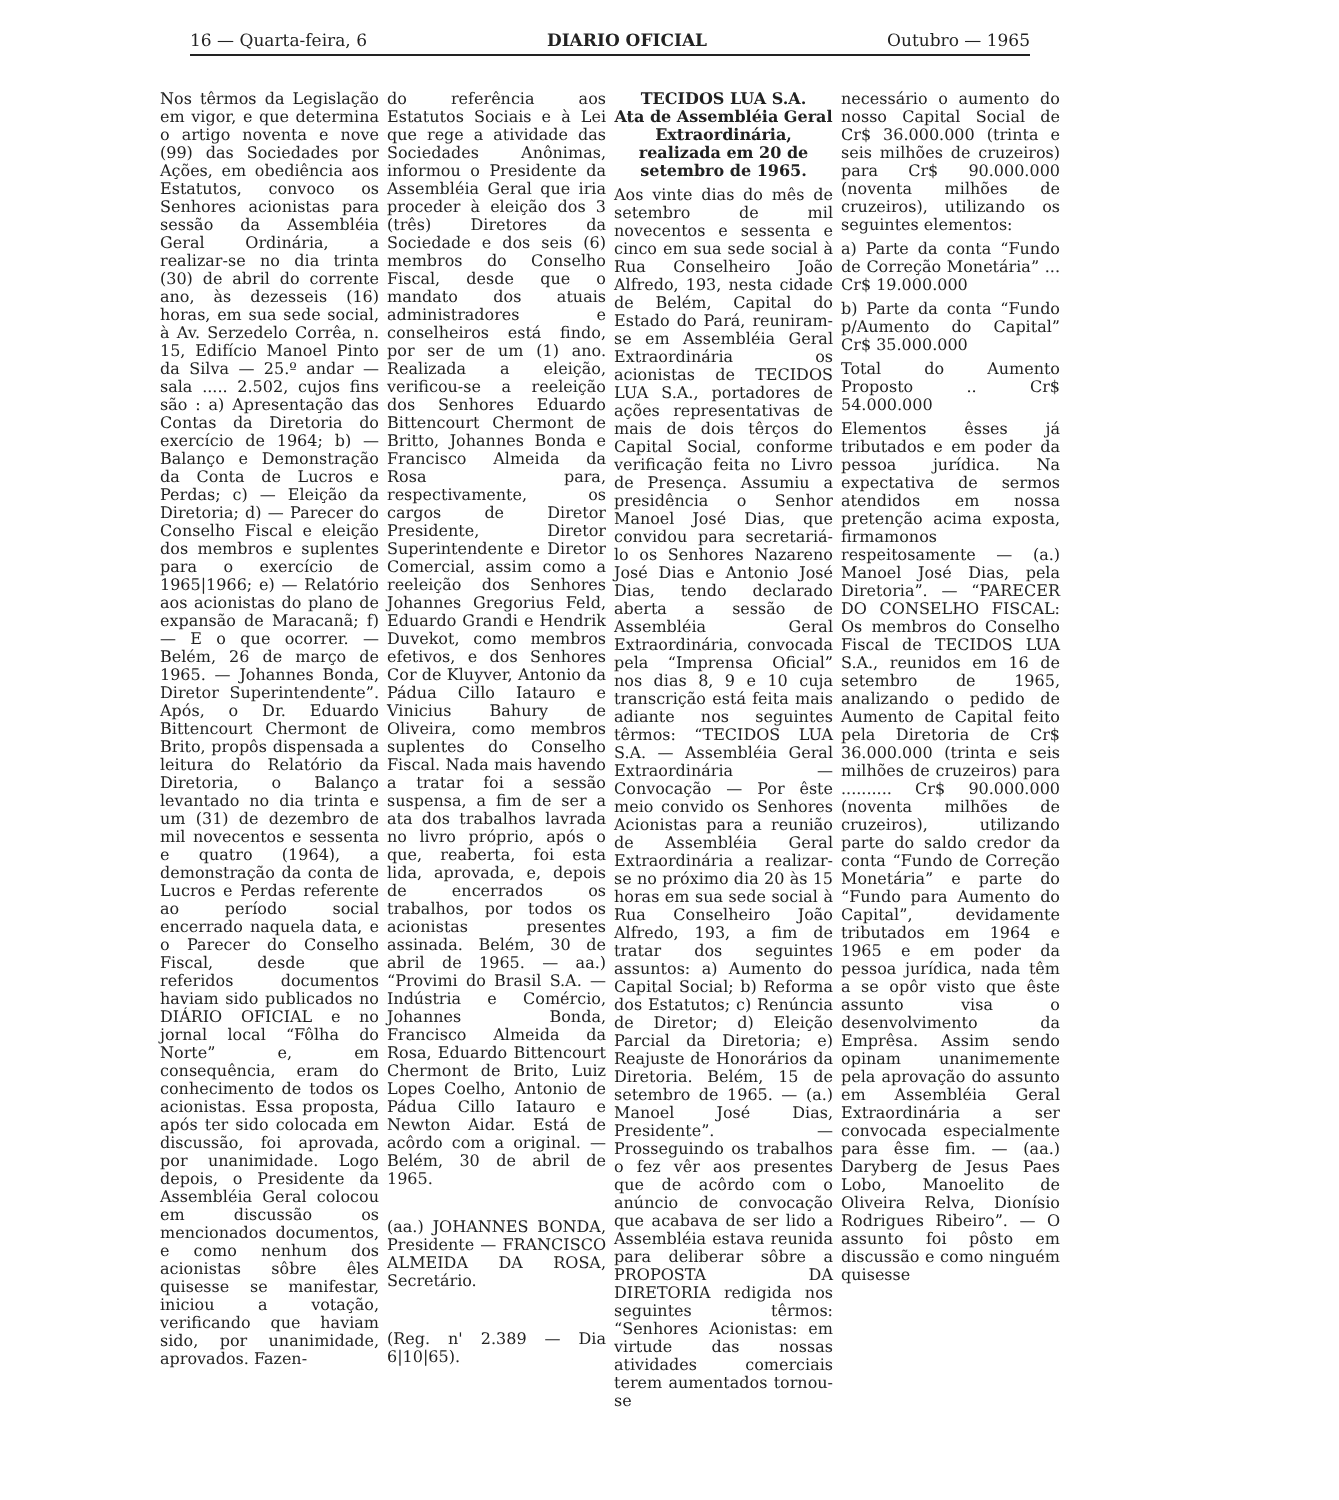16 — Quarta-feira, 6 DIARIO OFICIAL Outubro — 1965
Nos têrmos da Legislação em vigor, e que determina o artigo noventa e nove (99) das Sociedades por Ações, em obediência aos Estatutos, convoco os Senhores acionistas para sessão da Assembléia Geral Ordinária, a realizar-se no dia trinta (30) de abril do corrente ano, às dezesseis (16) horas, em sua sede social, à Av. Serzedelo Corrêa, n. 15, Edifício Manoel Pinto da Silva — 25.º andar — sala ..... 2.502, cujos fins são : a) Apresentação das Contas da Diretoria do exercício de 1964; b) — Balanço e Demonstração da Conta de Lucros e Perdas; c) — Eleição da Diretoria; d) — Parecer do Conselho Fiscal e eleição dos membros e suplentes para o exercício de 1965|1966; e) — Relatório aos acionistas do plano de expansão de Maracanã; f) — E o que ocorrer. — Belém, 26 de março de 1965. — Johannes Bonda, Diretor Superintendente”. Após, o Dr. Eduardo Bittencourt Chermont de Brito, propôs dispensada a leitura do Relatório da Diretoria, o Balanço levantado no dia trinta e um (31) de dezembro de mil novecentos e sessenta e quatro (1964), a demonstração da conta de Lucros e Perdas referente ao período social encerrado naquela data, e o Parecer do Conselho Fiscal, desde que referidos documentos haviam sido publicados no DIÁRIO OFICIAL e no jornal local “Fôlha do Norte” e, em consequência, eram do conhecimento de todos os acionistas. Essa proposta, após ter sido colocada em discussão, foi aprovada, por unanimidade. Logo depois, o Presidente da Assembléia Geral colocou em discussão os mencionados documentos, e como nenhum dos acionistas sôbre êles quisesse se manifestar, iniciou a votação, verificando que haviam sido, por unanimidade, aprovados. Fazen-
do referência aos Estatutos Sociais e à Lei que rege a atividade das Sociedades Anônimas, informou o Presidente da Assembléia Geral que iria proceder à eleição dos 3 (três) Diretores da Sociedade e dos seis (6) membros do Conselho Fiscal, desde que o mandato dos atuais administradores e conselheiros está findo, por ser de um (1) ano. Realizada a eleição, verificou-se a reeleição dos Senhores Eduardo Bittencourt Chermont de Britto, Johannes Bonda e Francisco Almeida da Rosa para, respectivamente, os cargos de Diretor Presidente, Diretor Superintendente e Diretor Comercial, assim como a reeleição dos Senhores Johannes Gregorius Feld, Eduardo Grandi e Hendrik Duvekot, como membros efetivos, e dos Senhores Cor de Kluyver, Antonio da Pádua Cillo Iatauro e Vinicius Bahury de Oliveira, como membros suplentes do Conselho Fiscal. Nada mais havendo a tratar foi a sessão suspensa, a fim de ser a ata dos trabalhos lavrada no livro próprio, após o que, reaberta, foi esta lida, aprovada, e, depois de encerrados os trabalhos, por todos os acionistas presentes assinada. Belém, 30 de abril de 1965. — aa.) “Provimi do Brasil S.A. — Indústria e Comércio, Johannes Bonda, Francisco Almeida da Rosa, Eduardo Bittencourt Chermont de Brito, Luiz Lopes Coelho, Antonio de Pádua Cillo Iatauro e Newton Aidar. Está de acôrdo com a original. — Belém, 30 de abril de 1965.
(aa.) JOHANNES BONDA, Presidente — FRANCISCO ALMEIDA DA ROSA, Secretário.
(Reg. n' 2.389 — Dia 6|10|65).
TECIDOS LUA S.A.
Ata de Assembléia Geral Extraordinária, realizada em 20 de setembro de 1965.
Aos vinte dias do mês de setembro de mil novecentos e sessenta e cinco em sua sede social à Rua Conselheiro João Alfredo, 193, nesta cidade de Belém, Capital do Estado do Pará, reuniram-se em Assembléia Geral Extraordinária os acionistas de TECIDOS LUA S.A., portadores de ações representativas de mais de dois têrços do Capital Social, conforme verificação feita no Livro de Presença. Assumiu a presidência o Senhor Manoel José Dias, que convidou para secretariá-lo os Senhores Nazareno José Dias e Antonio José Dias, tendo declarado aberta a sessão de Assembléia Geral Extraordinária, convocada pela “Imprensa Oficial” nos dias 8, 9 e 10 cuja transcrição está feita mais adiante nos seguintes têrmos: “TECIDOS LUA S.A. — Assembléia Geral Extraordinária — Convocação — Por êste meio convido os Senhores Acionistas para a reunião de Assembléia Geral Extraordinária a realizar-se no próximo dia 20 às 15 horas em sua sede social à Rua Conselheiro João Alfredo, 193, a fim de tratar dos seguintes assuntos: a) Aumento do Capital Social; b) Reforma dos Estatutos; c) Renúncia de Diretor; d) Eleição Parcial da Diretoria; e) Reajuste de Honorários da Diretoria. Belém, 15 de setembro de 1965. — (a.) Manoel José Dias, Presidente”. — Prosseguindo os trabalhos o fez vêr aos presentes que de acôrdo com o anúncio de convocação que acabava de ser lido a Assembléia estava reunida para deliberar sôbre a PROPOSTA DA DIRETORIA redigida nos seguintes têrmos: “Senhores Acionistas: em virtude das nossas atividades comerciais terem aumentados tornou-se
necessário o aumento do nosso Capital Social de Cr$ 36.000.000 (trinta e seis milhões de cruzeiros) para Cr$ 90.000.000 (noventa milhões de cruzeiros), utilizando os seguintes elementos:
a) Parte da conta “Fundo de Correção Monetária” ... Cr$ 19.000.000
b) Parte da conta “Fundo p/Aumento do Capital” Cr$ 35.000.000
Total do Aumento Proposto .. Cr$ 54.000.000
Elementos êsses já tributados e em poder da pessoa jurídica. Na expectativa de sermos atendidos em nossa pretenção acima exposta, firmamonos respeitosamente — (a.) Manoel José Dias, pela Diretoria”. — “PARECER DO CONSELHO FISCAL: Os membros do Conselho Fiscal de TECIDOS LUA S.A., reunidos em 16 de setembro de 1965, analizando o pedido de Aumento de Capital feito pela Diretoria de Cr$ 36.000.000 (trinta e seis milhões de cruzeiros) para .......... Cr$ 90.000.000 (noventa milhões de cruzeiros), utilizando parte do saldo credor da conta “Fundo de Correção Monetária” e parte do “Fundo para Aumento do Capital”, devidamente tributados em 1964 e 1965 e em poder da pessoa jurídica, nada têm a se opôr visto que êste assunto visa o desenvolvimento da Emprêsa. Assim sendo opinam unanimemente pela aprovação do assunto em Assembléia Geral Extraordinária a ser convocada especialmente para êsse fim. — (aa.) Daryberg de Jesus Paes Lobo, Manoelito de Oliveira Relva, Dionísio Rodrigues Ribeiro”. — O assunto foi pôsto em discussão e como ninguém quisesse